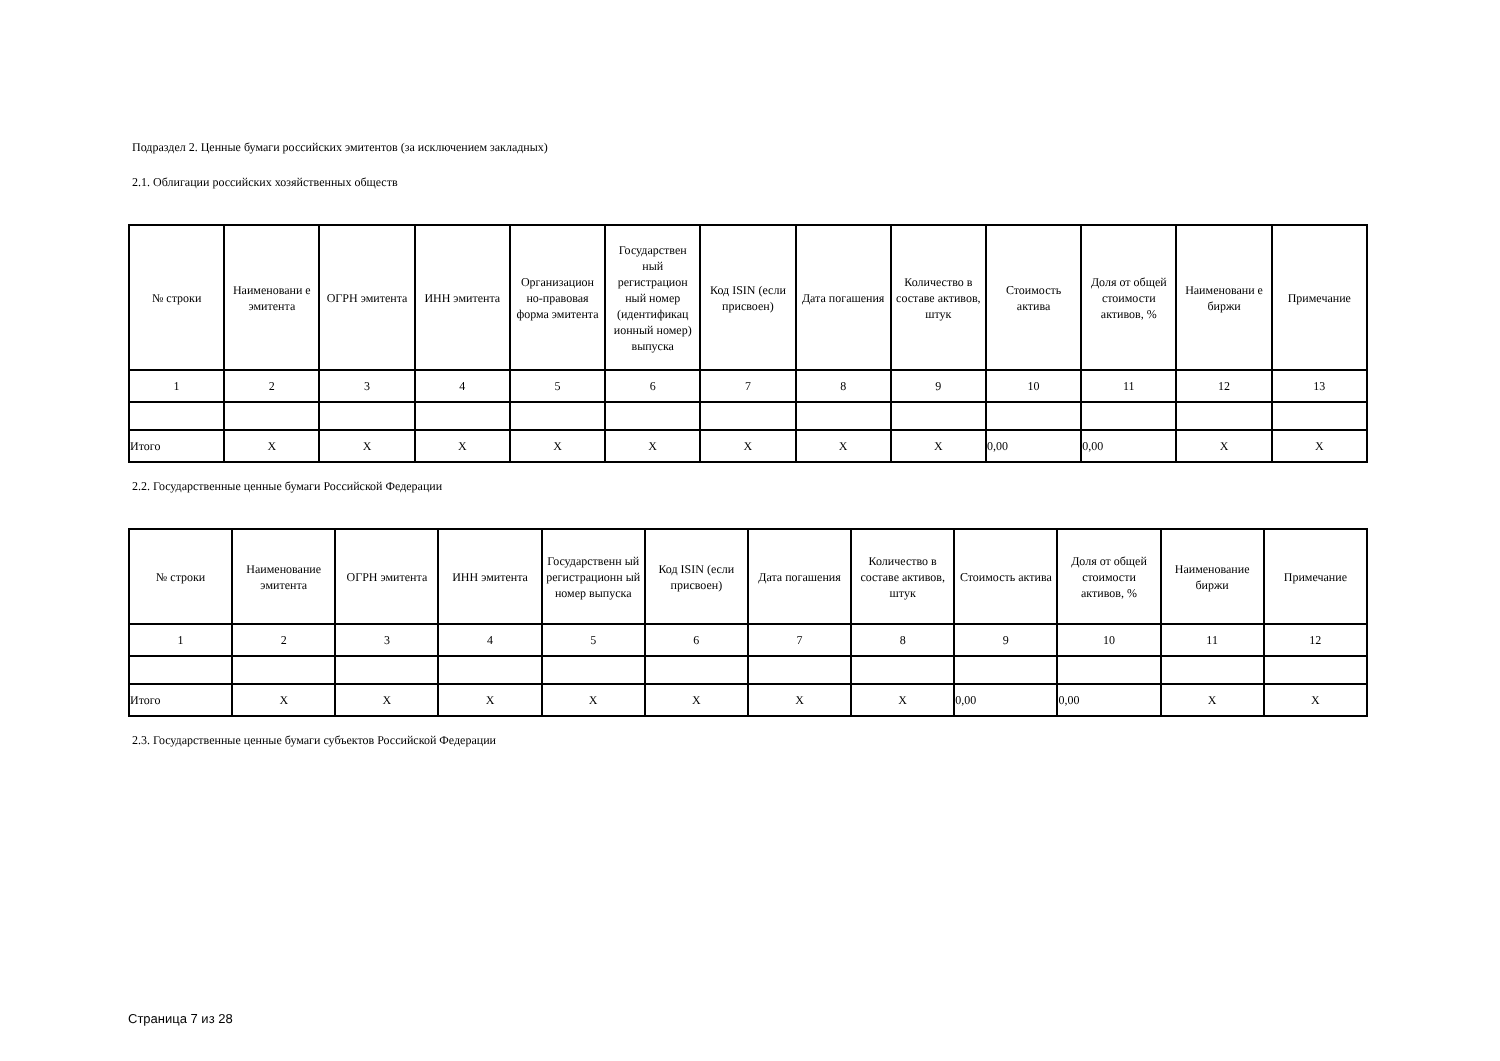Подраздел 2. Ценные бумаги российских эмитентов (за исключением закладных)
2.1. Облигации российских хозяйственных обществ
| № строки | Наименовани е эмитента | ОГРН эмитента | ИНН эмитента | Организацион но-правовая форма эмитента | Государствен ный регистрацион ный номер (идентификац ионный номер) выпуска | Код ISIN (если присвоен) | Дата погашения | Количество в составе активов, штук | Стоимость актива | Доля от общей стоимости активов, % | Наименовани е биржи | Примечание |
| --- | --- | --- | --- | --- | --- | --- | --- | --- | --- | --- | --- | --- |
| 1 | 2 | 3 | 4 | 5 | 6 | 7 | 8 | 9 | 10 | 11 | 12 | 13 |
| Итого | X | X | X | X | X | X | X | X | 0,00 | 0,00 | X | X |
2.2. Государственные ценные бумаги Российской Федерации
| № строки | Наименование эмитента | ОГРН эмитента | ИНН эмитента | Государственн ый регистрационн ый номер выпуска | Код ISIN (если присвоен) | Дата погашения | Количество в составе активов, штук | Стоимость актива | Доля от общей стоимости активов, % | Наименование биржи | Примечание |
| --- | --- | --- | --- | --- | --- | --- | --- | --- | --- | --- | --- |
| 1 | 2 | 3 | 4 | 5 | 6 | 7 | 8 | 9 | 10 | 11 | 12 |
| Итого | X | X | X | X | X | X | X | 0,00 | 0,00 | X | X |
2.3. Государственные ценные бумаги субъектов Российской Федерации
Страница 7 из 28